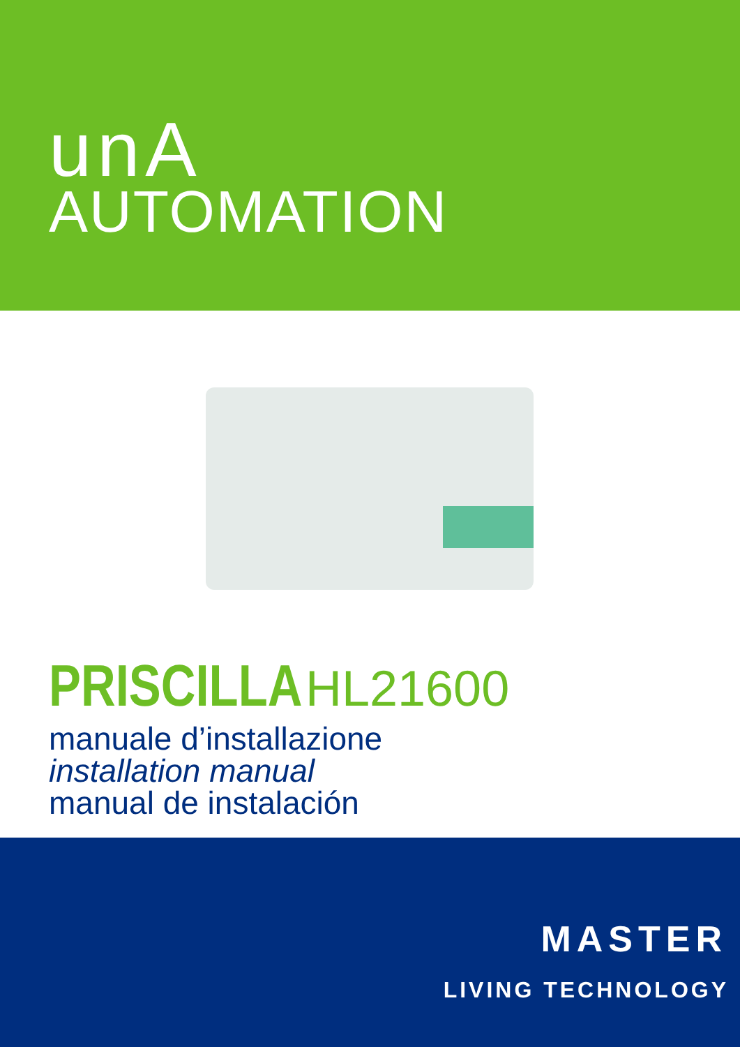unA
AUTOMATION
PRISCILLA HL21600
manuale d’installazione
installation manual
manual de instalación
MASTER
LIVING TECHNOLOGY